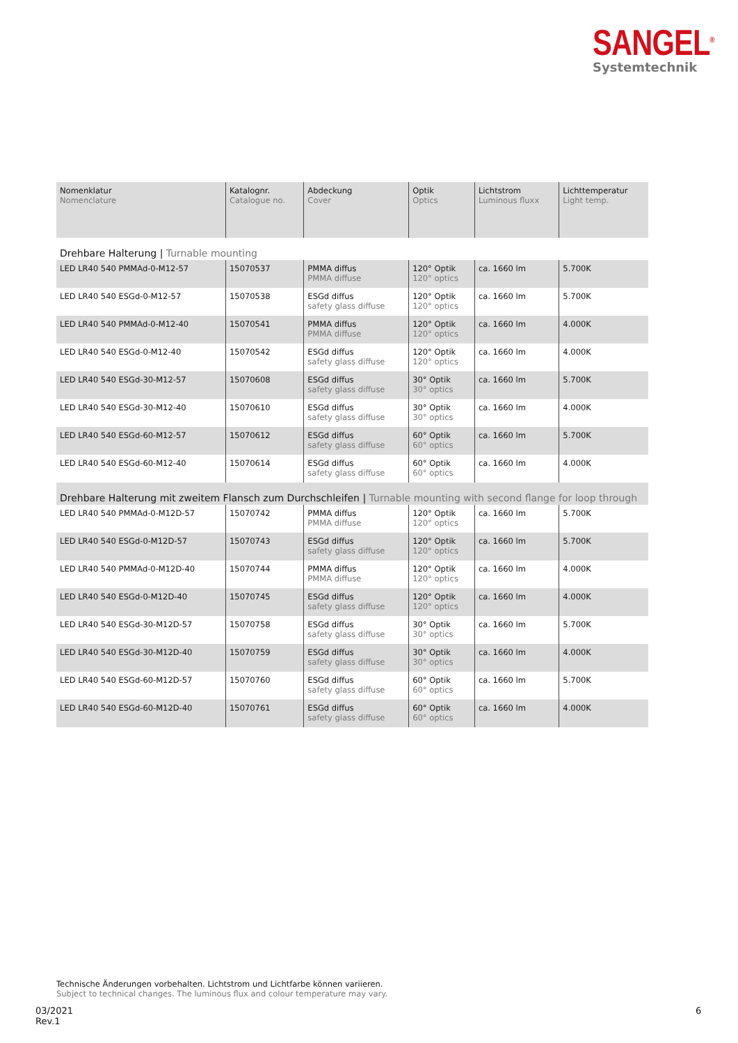SANGEL<sup>®</sup>
Systemtechnik
| Nomenklatur Nomenclature | Katalognr. Catalogue no. | Abdeckung Cover | Optik Optics | Lichtstrom Luminous fluxx | Lichttemperatur Light temp. |
| --- | --- | --- | --- | --- | --- |
| Drehbare Halterung / Turnable mounting | | | | | |
| LED LR40 540 PMMAd-0-M12-57 | 15070537 | PMMA diffus PMMA diffuse | 120° Optik 120° optics | ca. 1660 lm | 5.700K |
| LED LR40 540 ESGd-0-M12-57 | 15070538 | ESGd diffus safety glass diffuse | 120° Optik 120° optics | ca. 1660 lm | 5.700K |
| LED LR40 540 PMMAd-0-M12-40 | 15070541 | PMMA diffus PMMA diffuse | 120° Optik 120° optics | ca. 1660 lm | 4.000K |
| LED LR40 540 ESGd-0-M12-40 | 15070542 | ESGd diffus safety glass diffuse | 120° Optik 120° optics | ca. 1660 lm | 4.000K |
| LED LR40 540 ESGd-30-M12-57 | 15070608 | ESGd diffus safety glass diffuse | 30° Optik 30° optics | ca. 1660 lm | 5.700K |
| LED LR40 540 ESGd-30-M12-40 | 15070610 | ESGd diffus safety glass diffuse | 30° Optik 30° optics | ca. 1660 lm | 4.000K |
| LED LR40 540 ESGd-60-M12-57 | 15070612 | ESGd diffus safety glass diffuse | 60° Optik 60° optics | ca. 1660 lm | 5.700K |
| LED LR40 540 ESGd-60-M12-40 | 15070614 | ESGd diffus safety glass diffuse | 60° Optik 60° optics | ca. 1660 lm | 4.000K |
| Drehbare Halterung mit zweitem Flansch zum Durchschleifen / Turnable mounting with second flange for loop through | | | | | |
| LED LR40 540 PMMAd-0-M12D-57 | 15070742 | PMMA diffus PMMA diffuse | 120° Optik 120° optics | ca. 1660 lm | 5.700K |
| LED LR40 540 ESGd-0-M12D-57 | 15070743 | ESGd diffus safety glass diffuse | 120° Optik 120° optics | ca. 1660 lm | 5.700K |
| LED LR40 540 PMMAd-0-M12D-40 | 15070744 | PMMA diffus PMMA diffuse | 120° Optik 120° optics | ca. 1660 lm | 4.000K |
| LED LR40 540 ESGd-0-M12D-40 | 15070745 | ESGd diffus safety glass diffuse | 120° Optik 120° optics | ca. 1660 lm | 4.000K |
| LED LR40 540 ESGd-30-M12D-57 | 15070758 | ESGd diffus safety glass diffuse | 30° Optik 30° optics | ca. 1660 lm | 5.700K |
| LED LR40 540 ESGd-30-M12D-40 | 15070759 | ESGd diffus safety glass diffuse | 30° Optik 30° optics | ca. 1660 lm | 4.000K |
| LED LR40 540 ESGd-60-M12D-57 | 15070760 | ESGd diffus safety glass diffuse | 60° Optik 60° optics | ca. 1660 lm | 5.700K |
| LED LR40 540 ESGd-60-M12D-40 | 15070761 | ESGd diffus safety glass diffuse | 60° Optik 60° optics | ca. 1660 lm | 4.000K |
Technische Änderungen vorbehalten. Lichtstrom und Lichtfarbe können variieren.
Subject to technical changes. The luminous flux and colour temperature may vary.
03/2021
Rev.1
6